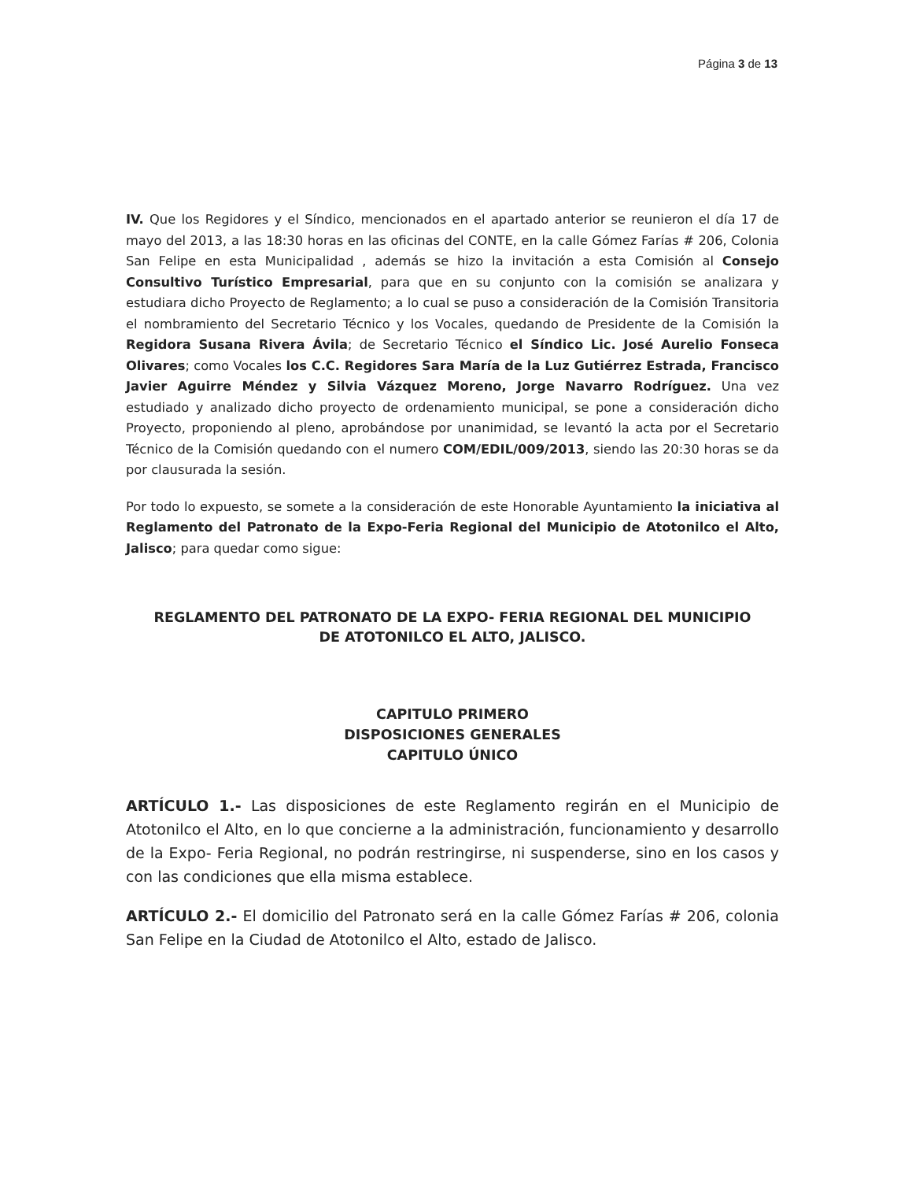Página 3 de 13
IV. Que los Regidores y el Síndico, mencionados en el apartado anterior se reunieron el día 17 de mayo del 2013, a las 18:30 horas en las oficinas del CONTE, en la calle Gómez Farías # 206, Colonia San Felipe en esta Municipalidad , además se hizo la invitación a esta Comisión al Consejo Consultivo Turístico Empresarial, para que en su conjunto con la comisión se analizara y estudiara dicho Proyecto de Reglamento; a lo cual se puso a consideración de la Comisión Transitoria el nombramiento del Secretario Técnico y los Vocales, quedando de Presidente de la Comisión la Regidora Susana Rivera Ávila; de Secretario Técnico el Síndico Lic. José Aurelio Fonseca Olivares; como Vocales los C.C. Regidores Sara María de la Luz Gutiérrez Estrada, Francisco Javier Aguirre Méndez y Silvia Vázquez Moreno, Jorge Navarro Rodríguez. Una vez estudiado y analizado dicho proyecto de ordenamiento municipal, se pone a consideración dicho Proyecto, proponiendo al pleno, aprobándose por unanimidad, se levantó la acta por el Secretario Técnico de la Comisión quedando con el numero COM/EDIL/009/2013, siendo las 20:30 horas se da por clausurada la sesión.
Por todo lo expuesto, se somete a la consideración de este Honorable Ayuntamiento la iniciativa al Reglamento del Patronato de la Expo-Feria Regional del Municipio de Atotonilco el Alto, Jalisco; para quedar como sigue:
REGLAMENTO DEL PATRONATO DE LA EXPO- FERIA REGIONAL DEL MUNICIPIO
DE ATOTONILCO EL ALTO, JALISCO.
CAPITULO PRIMERO
DISPOSICIONES GENERALES
CAPITULO ÚNICO
ARTÍCULO 1.- Las disposiciones de este Reglamento regirán en el Municipio de Atotonilco el Alto, en lo que concierne a la administración, funcionamiento y desarrollo de la Expo- Feria Regional, no podrán restringirse, ni suspenderse, sino en los casos y con las condiciones que ella misma establece.
ARTÍCULO 2.- El domicilio del Patronato será en la calle Gómez Farías # 206, colonia San Felipe en la Ciudad de Atotonilco el Alto, estado de Jalisco.